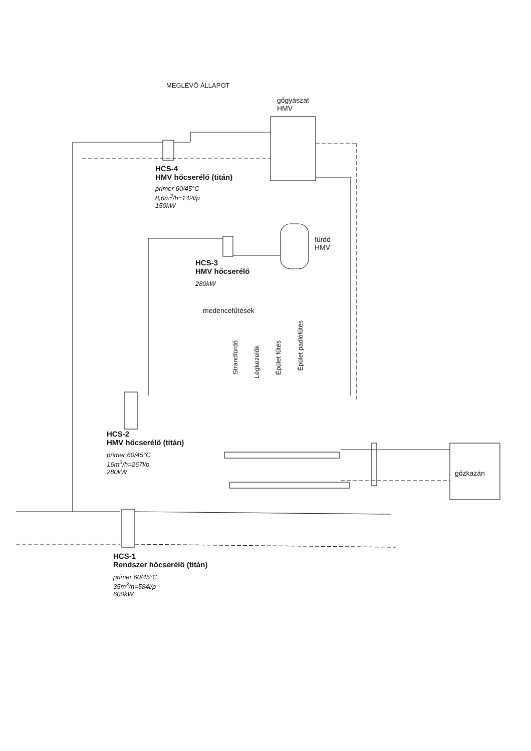MEGLÉVŐ ÁLLAPOT
gőgyászat
HMV
HCS-4
HMV hőcserélő (titán)
primer 60/45°C
8,6m<sup>3</sup>/h=142l/p
150kW
fürdő
HMV
HCS-3
HMV hőcserélő
280kW
medencefűtések
Strandfürdő
Légkezelők
Épület fűtés
Épület padlófűtés
HCS-2
HMV hőcserélő (titán)
primer 60/45°C
16m<sup>3</sup>/h=267l/p
280kW
gőzkazán
HCS-1
Rendszer hőcserélő (titán)
primer 60/45°C
35m<sup>3</sup>/h=584l/p
600kW